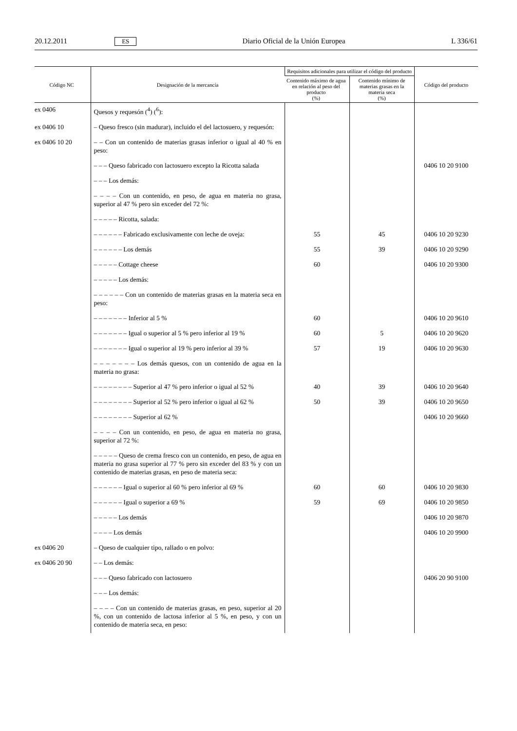20.12.2011 ES Diario Oficial de la Unión Europea L 336/61
| Código NC | Designación de la mercancía | Requisitos adicionales para utilizar el código del producto | | Código del producto |
| --- | --- | --- | --- | --- |
| | | Contenido máximo de agua en relación al peso del producto (%) | Contenido mínimo de materias grasas en la materia seca (%) | |
| ex 0406 | Quesos y requesón (<sup>4</sup>) (<sup>6</sup>): | | | |
| ex 0406 10 | – Queso fresco (sin madurar), incluido el del lactosuero, y requesón: | | | |
| ex 0406 10 20 | – – Con un contenido de materias grasas inferior o igual al 40 % en peso: | | | |
| | – – – Queso fabricado con lactosuero excepto la Ricotta salada | | | 0406 10 20 9100 |
| | – – – Los demás: | | | |
| | – – – – Con un contenido, en peso, de agua en materia no grasa, superior al 47 % pero sin exceder del 72 %: | | | |
| | – – – – – Ricotta, salada: | | | |
| | – – – – – – Fabricado exclusivamente con leche de oveja: | 55 | 45 | 0406 10 20 9230 |
| | – – – – – – Los demás | 55 | 39 | 0406 10 20 9290 |
| | – – – – – Cottage cheese | 60 | | 0406 10 20 9300 |
| | – – – – – Los demás: | | | |
| | – – – – – – Con un contenido de materias grasas en la materia seca en peso: | | | |
| | – – – – – – – Inferior al 5 % | 60 | | 0406 10 20 9610 |
| | – – – – – – – Igual o superior al 5 % pero inferior al 19 % | 60 | 5 | 0406 10 20 9620 |
| | – – – – – – – Igual o superior al 19 % pero inferior al 39 % | 57 | 19 | 0406 10 20 9630 |
| | – – – – – – – Los demás quesos, con un contenido de agua en la materia no grasa: | | | |
| | – – – – – – – – Superior al 47 % pero inferior o igual al 52 % | 40 | 39 | 0406 10 20 9640 |
| | – – – – – – – – Superior al 52 % pero inferior o igual al 62 % | 50 | 39 | 0406 10 20 9650 |
| | – – – – – – – – Superior al 62 % | | | 0406 10 20 9660 |
| | – – – – Con un contenido, en peso, de agua en materia no grasa, superior al 72 %: | | | |
| | – – – – – Queso de crema fresco con un contenido, en peso, de agua en materia no grasa superior al 77 % pero sin exceder del 83 % y con un contenido de materias grasas, en peso de materia seca: | | | |
| | – – – – – – Igual o superior al 60 % pero inferior al 69 % | 60 | 60 | 0406 10 20 9830 |
| | – – – – – – Igual o superior a 69 % | 59 | 69 | 0406 10 20 9850 |
| | – – – – – Los demás | | | 0406 10 20 9870 |
| | – – – – Los demás | | | 0406 10 20 9900 |
| ex 0406 20 | – Queso de cualquier tipo, rallado o en polvo: | | | |
| ex 0406 20 90 | – – Los demás: | | | |
| | – – – Queso fabricado con lactosuero | | | 0406 20 90 9100 |
| | – – – Los demás: | | | |
| | – – – – Con un contenido de materias grasas, en peso, superior al 20 %, con un contenido de lactosa inferior al 5 %, en peso, y con un contenido de materia seca, en peso: | | | |